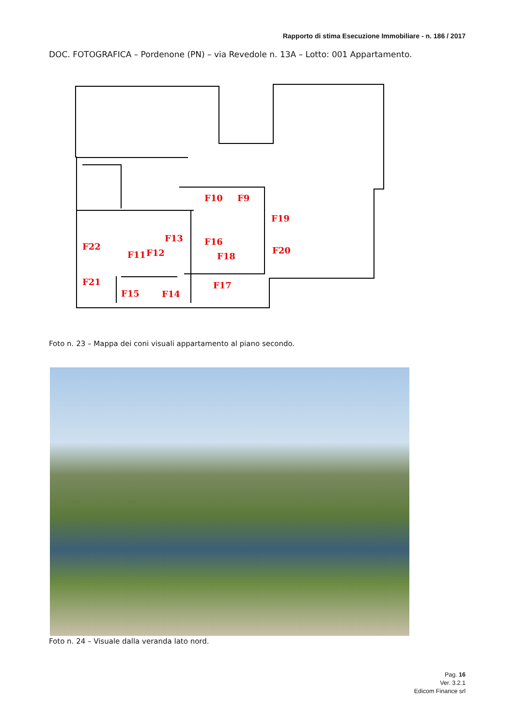Rapporto di stima Esecuzione Immobiliare - n. 186 / 2017
DOC. FOTOGRAFICA – Pordenone (PN) – via Revedole n. 13A – Lotto: 001 Appartamento.
F10
F9
F19
F13
F16
F20
F22
F11
F12
F18
F21
F17
F15
F14
Foto n. 23 – Mappa dei coni visuali appartamento al piano secondo.
Foto n. 24 – Visuale dalla veranda lato nord.
Pag. 16
Ver. 3.2.1
Edicom Finance srl